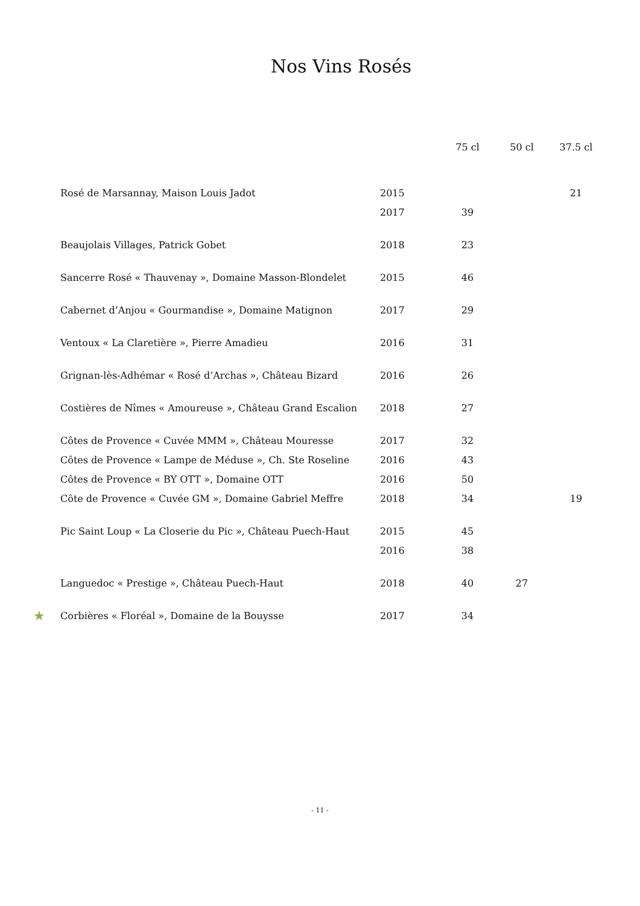Nos Vins Rosés
| | | | 75 cl | 50 cl | 37.5 cl |
| --- | --- | --- | --- | --- | --- |
| | Rosé de Marsannay, Maison Louis Jadot | 2015 | | | 21 |
| | | 2017 | 39 | | |
| | Beaujolais Villages, Patrick Gobet | 2018 | 23 | | |
| | Sancerre Rosé « Thauvenay », Domaine Masson-Blondelet | 2015 | 46 | | |
| | Cabernet d’Anjou « Gourmandise », Domaine Matignon | 2017 | 29 | | |
| | Ventoux « La Claretière », Pierre Amadieu | 2016 | 31 | | |
| | Grignan-lès-Adhémar « Rosé d’Archas », Château Bizard | 2016 | 26 | | |
| | Costières de Nîmes « Amoureuse », Château Grand Escalion | 2018 | 27 | | |
| | Côtes de Provence « Cuvée MMM », Château Mouresse | 2017 | 32 | | |
| | Côtes de Provence « Lampe de Méduse », Ch. Ste Roseline | 2016 | 43 | | |
| | Côtes de Provence « BY OTT », Domaine OTT | 2016 | 50 | | |
| | Côte de Provence « Cuvée GM », Domaine Gabriel Meffre | 2018 | 34 | | 19 |
| | Pic Saint Loup « La Closerie du Pic », Château Puech-Haut | 2015 | 45 | | |
| | | 2016 | 38 | | |
| | Languedoc « Prestige », Château Puech-Haut | 2018 | 40 | 27 | |
| ★ | Corbières « Floréal », Domaine de la Bouysse | 2017 | 34 | | |
- 11 -